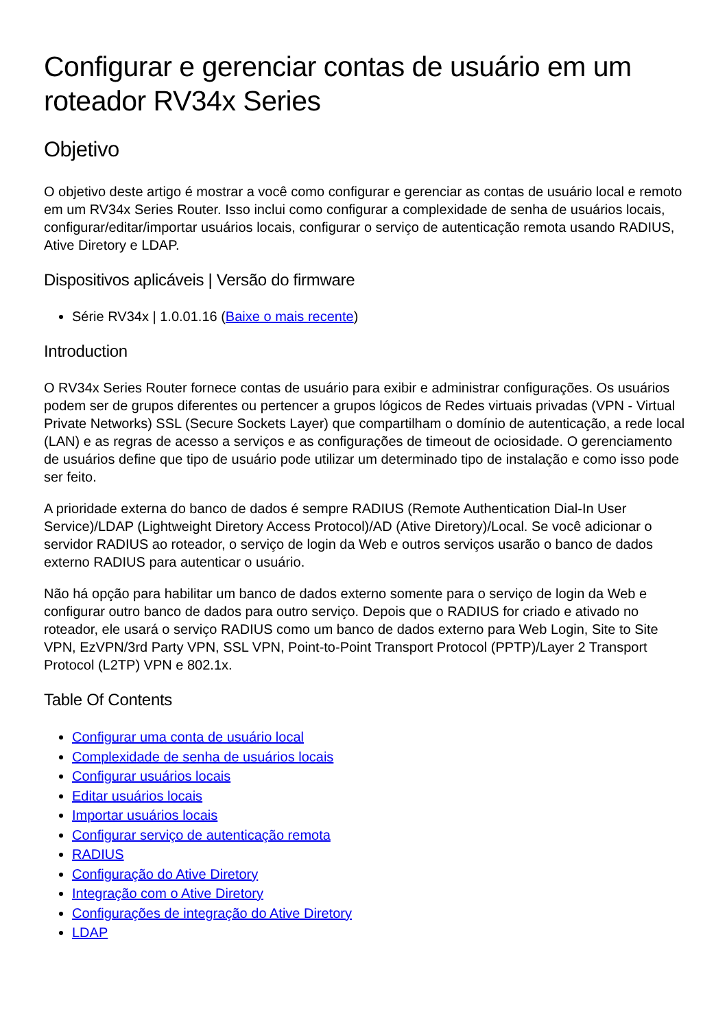Configurar e gerenciar contas de usuário em um roteador RV34x Series
Objetivo
O objetivo deste artigo é mostrar a você como configurar e gerenciar as contas de usuário local e remoto em um RV34x Series Router. Isso inclui como configurar a complexidade de senha de usuários locais, configurar/editar/importar usuários locais, configurar o serviço de autenticação remota usando RADIUS, Ative Diretory e LDAP.
Dispositivos aplicáveis | Versão do firmware
Série RV34x | 1.0.01.16 (Baixe o mais recente)
Introduction
O RV34x Series Router fornece contas de usuário para exibir e administrar configurações. Os usuários podem ser de grupos diferentes ou pertencer a grupos lógicos de Redes virtuais privadas (VPN - Virtual Private Networks) SSL (Secure Sockets Layer) que compartilham o domínio de autenticação, a rede local (LAN) e as regras de acesso a serviços e as configurações de timeout de ociosidade. O gerenciamento de usuários define que tipo de usuário pode utilizar um determinado tipo de instalação e como isso pode ser feito.
A prioridade externa do banco de dados é sempre RADIUS (Remote Authentication Dial-In User Service)/LDAP (Lightweight Diretory Access Protocol)/AD (Ative Diretory)/Local. Se você adicionar o servidor RADIUS ao roteador, o serviço de login da Web e outros serviços usarão o banco de dados externo RADIUS para autenticar o usuário.
Não há opção para habilitar um banco de dados externo somente para o serviço de login da Web e configurar outro banco de dados para outro serviço. Depois que o RADIUS for criado e ativado no roteador, ele usará o serviço RADIUS como um banco de dados externo para Web Login, Site to Site VPN, EzVPN/3rd Party VPN, SSL VPN, Point-to-Point Transport Protocol (PPTP)/Layer 2 Transport Protocol (L2TP) VPN e 802.1x.
Table Of Contents
Configurar uma conta de usuário local
Complexidade de senha de usuários locais
Configurar usuários locais
Editar usuários locais
Importar usuários locais
Configurar serviço de autenticação remota
RADIUS
Configuração do Ative Diretory
Integração com o Ative Diretory
Configurações de integração do Ative Diretory
LDAP